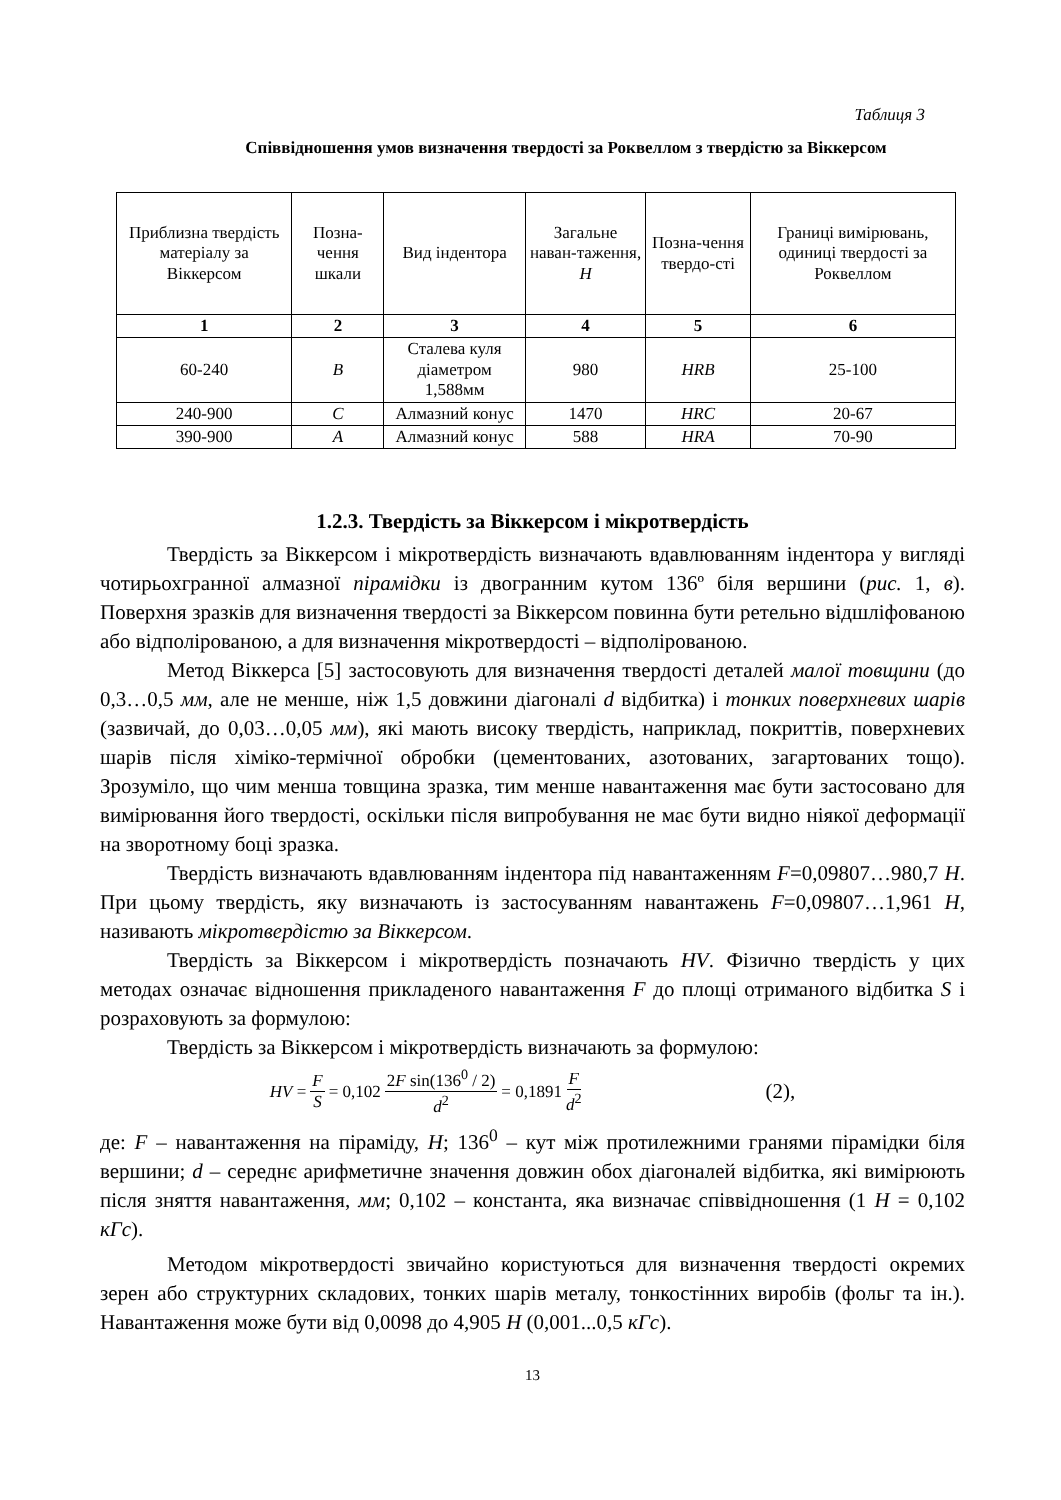Таблиця 3
Співвідношення умов визначення твердості за Роквеллом з твердістю за Віккерсом
| Приблизна твердість матеріалу за Віккерсом | Позна-чення шкали | Вид індентора | Загальне наван-таження, Н | Позна-чення твердо-сті | Границі вимірювань, одиниці твердості за Роквеллом |
| --- | --- | --- | --- | --- | --- |
| 1 | 2 | 3 | 4 | 5 | 6 |
| 60-240 | B | Сталева куля діаметром 1,588мм | 980 | HRB | 25-100 |
| 240-900 | C | Алмазний конус | 1470 | HRC | 20-67 |
| 390-900 | A | Алмазний конус | 588 | HRA | 70-90 |
1.2.3. Твердість за Віккерсом і мікротвердість
Твердість за Віккерсом і мікротвердість визначають вдавлюванням індентора у вигляді чотирьохгранної алмазної пірамідки із двогранним кутом 136º біля вершини (рис. 1, в). Поверхня зразків для визначення твердості за Віккерсом повинна бути ретельно відшліфованою або відполірованою, а для визначення мікротвердості – відполірованою.
Метод Віккерса [5] застосовують для визначення твердості деталей малої товщини (до 0,3…0,5 мм, але не менше, ніж 1,5 довжини діагоналі d відбитка) і тонких поверхневих шарів (зазвичай, до 0,03…0,05 мм), які мають високу твердість, наприклад, покриттів, поверхневих шарів після хіміко-термічної обробки (цементованих, азотованих, загартованих тощо). Зрозуміло, що чим менша товщина зразка, тим менше навантаження має бути застосовано для вимірювання його твердості, оскільки після випробування не має бути видно ніякої деформації на зворотному боці зразка.
Твердість визначають вдавлюванням індентора під навантаженням F=0,09807…980,7 Н. При цьому твердість, яку визначають із застосуванням навантажень F=0,09807…1,961 Н, називають мікротвердістю за Віккерсом.
Твердість за Віккерсом і мікротвердість позначають HV. Фізично твердість у цих методах означає відношення прикладеного навантаження F до площі отриманого відбитка S і розраховують за формулою:
Твердість за Віккерсом і мікротвердість визначають за формулою:
HV = F S = 0,102 2F sin(136<sup>0</sup> / 2) d<sup>2</sup> = 0,1891 F d<sup>2</sup> (2),
де: F – навантаження на піраміду, Н; 136<sup>0</sup> – кут між протилежними гранями пірамідки біля вершини; d – середнє арифметичне значення довжин обох діагоналей відбитка, які вимірюють після зняття навантаження, мм; 0,102 – константа, яка визначає співвідношення (1 Н = 0,102 кГс).
Методом мікротвердості звичайно користуються для визначення твердості окремих зерен або структурних складових, тонких шарів металу, тонкостінних виробів (фольг та ін.). Навантаження може бути від 0,0098 до 4,905 Н (0,001...0,5 кГс).
13